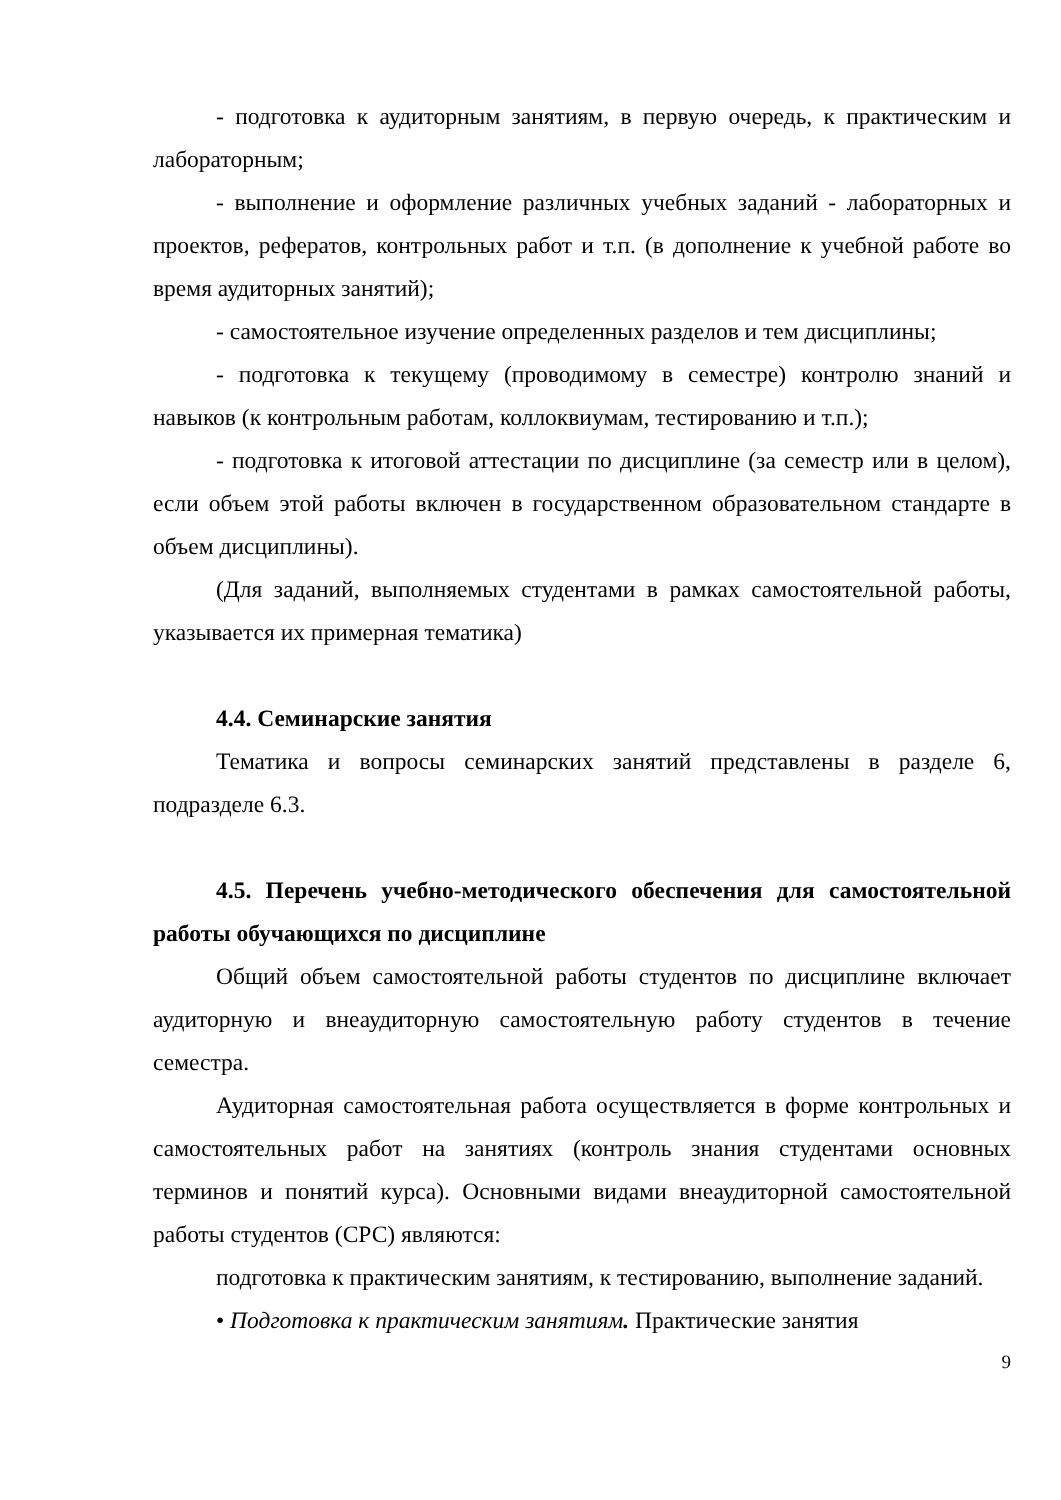- подготовка к аудиторным занятиям, в первую очередь, к практическим и лабораторным;
- выполнение и оформление различных учебных заданий - лабораторных и проектов, рефератов, контрольных работ и т.п. (в дополнение к учебной работе во время аудиторных занятий);
- самостоятельное изучение определенных разделов и тем дисциплины;
- подготовка к текущему (проводимому в семестре) контролю знаний и навыков (к контрольным работам, коллоквиумам, тестированию и т.п.);
- подготовка к итоговой аттестации по дисциплине (за семестр или в целом), если объем этой работы включен в государственном образовательном стандарте в объем дисциплины).
(Для заданий, выполняемых студентами в рамках самостоятельной работы, указывается их примерная тематика)
4.4. Семинарские занятия
Тематика и вопросы семинарских занятий представлены в разделе 6, подразделе 6.3.
4.5. Перечень учебно-методического обеспечения для самостоятельной работы обучающихся по дисциплине
Общий объем самостоятельной работы студентов по дисциплине включает аудиторную и внеаудиторную самостоятельную работу студентов в течение семестра.
Аудиторная самостоятельная работа осуществляется в форме контрольных и самостоятельных работ на занятиях (контроль знания студентами основных терминов и понятий курса). Основными видами внеаудиторной самостоятельной работы студентов (СРС) являются:
подготовка к практическим занятиям, к тестированию, выполнение заданий.
• Подготовка к практическим занятиям. Практические занятия
9